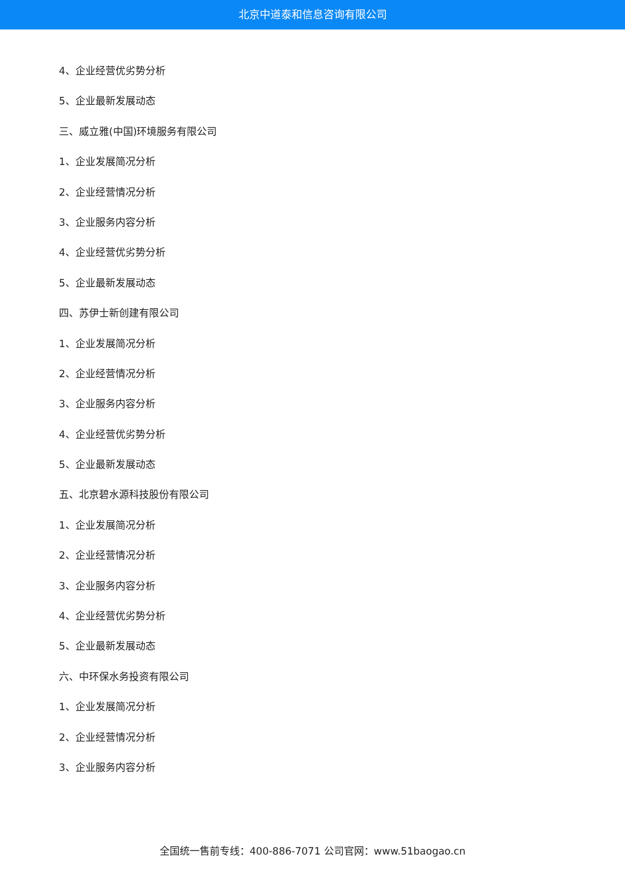北京中道泰和信息咨询有限公司
4、企业经营优劣势分析
5、企业最新发展动态
三、威立雅(中国)环境服务有限公司
1、企业发展简况分析
2、企业经营情况分析
3、企业服务内容分析
4、企业经营优劣势分析
5、企业最新发展动态
四、苏伊士新创建有限公司
1、企业发展简况分析
2、企业经营情况分析
3、企业服务内容分析
4、企业经营优劣势分析
5、企业最新发展动态
五、北京碧水源科技股份有限公司
1、企业发展简况分析
2、企业经营情况分析
3、企业服务内容分析
4、企业经营优劣势分析
5、企业最新发展动态
六、中环保水务投资有限公司
1、企业发展简况分析
2、企业经营情况分析
3、企业服务内容分析
全国统一售前专线：400-886-7071 公司官网：www.51baogao.cn